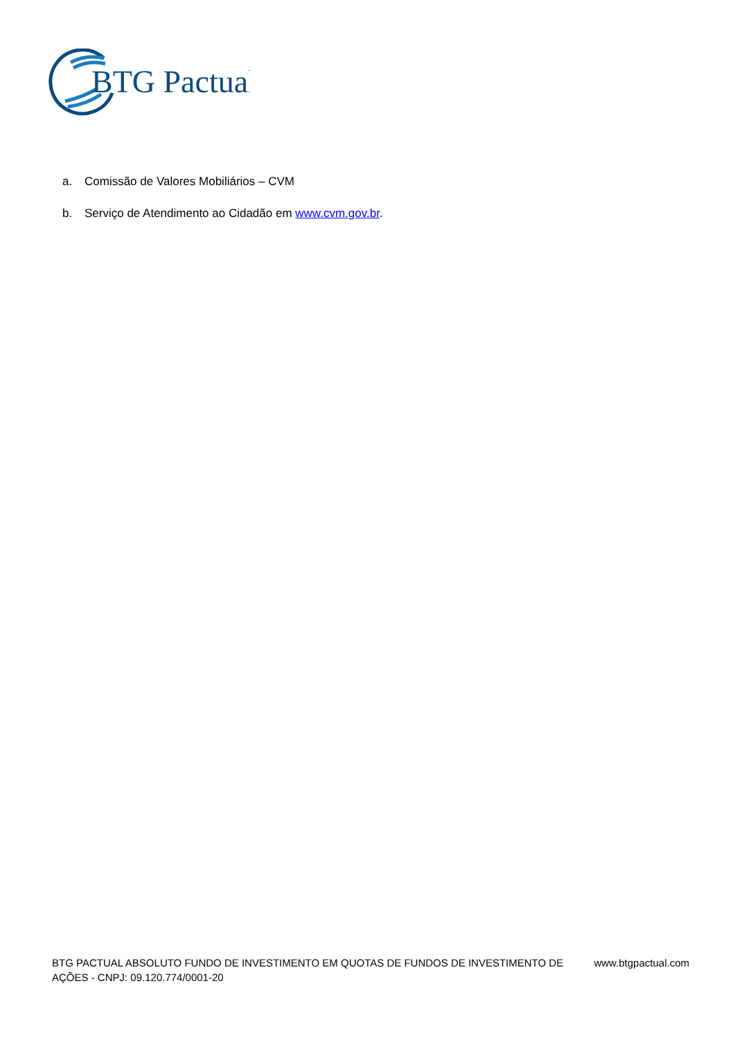BTG Pactual
a. Comissão de Valores Mobiliários – CVM
b. Serviço de Atendimento ao Cidadão em www.cvm.gov.br.
BTG PACTUAL ABSOLUTO FUNDO DE INVESTIMENTO EM QUOTAS DE FUNDOS DE INVESTIMENTO DE
AÇÕES - CNPJ: 09.120.774/0001-20
www.btgpactual.com